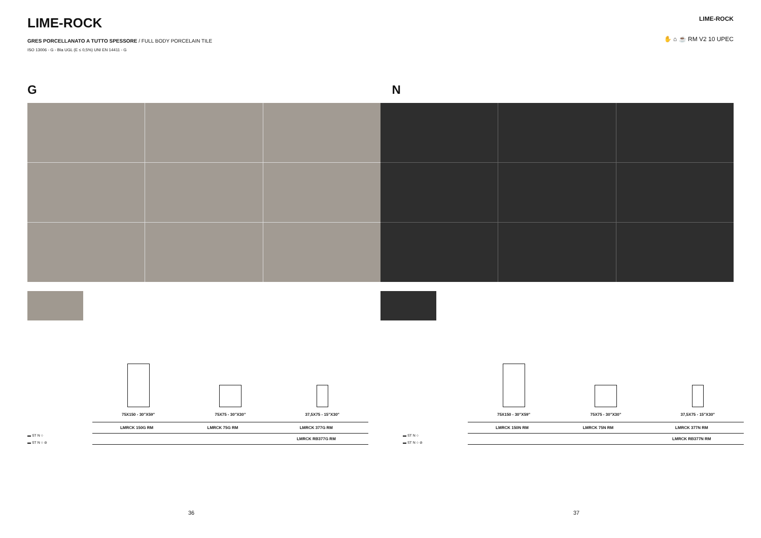LIME-ROCK
GRES PORCELLANATO A TUTTO SPESSORE / FULL BODY PORCELAIN TILE
ISO 13006 - G - BIa UGL (E ≤ 0,5%) UNI EN 14411 - G
LIME-ROCK
✋ ⌂ ☕ RM V2 10 UPEC
G N
75X150 - 30"X59"
75X75 - 30"X30"
37,5X75 - 15"X30"
| LMRCK 150G RM | LMRCK 75G RM | LMRCK 377G RM |
| | | LMRCK RB377G RM |
▬ ST N ○
▬ ST N ○ ⊘
75X150 - 30"X59"
75X75 - 30"X30"
37,5X75 - 15"X30"
| LMRCK 150N RM | LMRCK 75N RM | LMRCK 377N RM |
| | | LMRCK RB377N RM |
▬ ST N ○
▬ ST N ○ ⊘
36 37